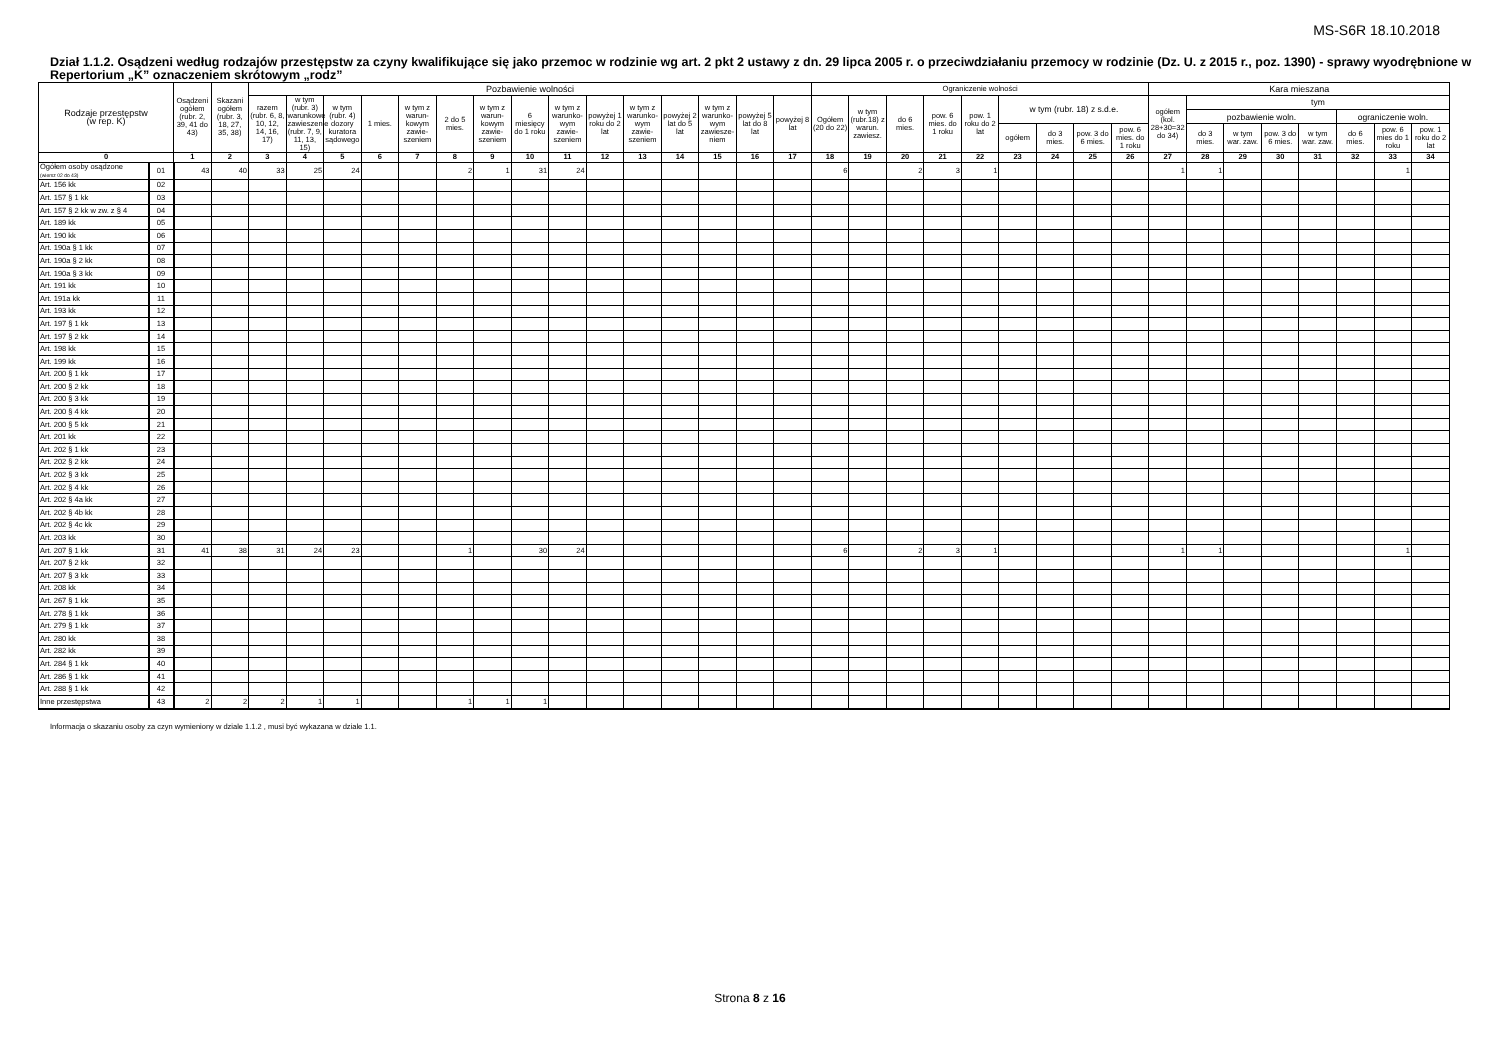MS-S6R 18.10.2018
Dział 1.1.2. Osądzeni według rodzajów przestępstw za czyny kwalifikujące się jako przemoc w rodzinie wg art. 2 pkt 2 ustawy z dn. 29 lipca 2005 r. o przeciwdziałaniu przemocy w rodzinie (Dz. U. z 2015 r., poz. 1390) - sprawy wyodrębnione w Repertorium „K” oznaczeniem skrótowym „rodz”
| Rodzaje przestępstw (w rep. K) | | Osądzeni ogółem (rubr. 2, 39, 41 do 43) | Skazani ogółem (rubr. 3, 18, 27, 35, 38) | Pozbawienie wolności | | | | | | | | | | | | | | | Ograniczenie wolności | | | | | | | | | Kara mieszana | | | | | | | |
| --- | --- | --- | --- | --- | --- | --- | --- | --- | --- | --- | --- | --- | --- | --- | --- | --- | --- | --- | --- | --- | --- | --- | --- | --- | --- | --- | --- | --- | --- | --- | --- | --- | --- | --- | --- |
| | | | | razem (rubr. 6, 8, 10, 12, 14, 16, 17) | w tym (rubr. 3) warunkowe zawieszenie (rubr. 7, 9, 11, 13, 15) | w tym (rubr. 4) dozory kuratora sądowego | 1 mies. | w tym z warun-kowym zawie-szeniem | 2 do 5 mies. | w tym z warun-kowym zawie-szeniem | 6 miesięcy do 1 roku | w tym z warunko-wym zawie-szeniem | powyżej 1 roku do 2 lat | w tym z warunko-wym zawie-szeniem | powyżej 2 lat do 5 lat | w tym z warunko-wym zawiesze-niem | powyżej 5 lat do 8 lat | powyżej 8 lat | Ogółem (20 do 22) | w tym (rubr.18) z warun. zawiesz. | do 6 mies. | pow. 6 mies. do 1 roku | pow. 1 roku do 2 lat | w tym (rubr. 18) z s.d.e. | | | | ogółem (kol. 28+30=32 do 34) | tym | | | | | | |
| | | | | | | | | | | | | | | | | | | | | | | | | | | | | | pozbawienie woln. | | | | ograniczenie woln. | | |
| | | | | | | | | | | | | | | | | | | | | | | | | ogółem | do 3 mies. | pow. 3 do 6 mies. | pow. 6 mies. do 1 roku | | do 3 mies. | w tym war. zaw. | pow. 3 do 6 mies. | w tym war. zaw. | do 6 mies. | pow. 6 mies do 1 roku | pow. 1 roku do 2 lat |
| 0 | | 1 | 2 | 3 | 4 | 5 | 6 | 7 | 8 | 9 | 10 | 11 | 12 | 13 | 14 | 15 | 16 | 17 | 18 | 19 | 20 | 21 | 22 | 23 | 24 | 25 | 26 | 27 | 28 | 29 | 30 | 31 | 32 | 33 | 34 |
| Ogółem osoby osądzone (wiersz 02 do 43) | 01 | 43 | 40 | 33 | 25 | 24 | | | 2 | 1 | 31 | 24 | | | | | | | 6 | | 2 | 3 | 1 | | | | | 1 | 1 | | | | | 1 | |
| Art. 156 kk | 02 | | | | | | | | | | | | | | | | | | | | | | | | | | | | | | | | | | |
| Art. 157 § 1 kk | 03 | | | | | | | | | | | | | | | | | | | | | | | | | | | | | | | | | | |
| Art. 157 § 2 kk w zw. z § 4 | 04 | | | | | | | | | | | | | | | | | | | | | | | | | | | | | | | | | | |
| Art. 189 kk | 05 | | | | | | | | | | | | | | | | | | | | | | | | | | | | | | | | | | |
| Art. 190 kk | 06 | | | | | | | | | | | | | | | | | | | | | | | | | | | | | | | | | | |
| Art. 190a § 1 kk | 07 | | | | | | | | | | | | | | | | | | | | | | | | | | | | | | | | | | |
| Art. 190a § 2 kk | 08 | | | | | | | | | | | | | | | | | | | | | | | | | | | | | | | | | | |
| Art. 190a § 3 kk | 09 | | | | | | | | | | | | | | | | | | | | | | | | | | | | | | | | | | |
| Art. 191 kk | 10 | | | | | | | | | | | | | | | | | | | | | | | | | | | | | | | | | | |
| Art. 191a kk | 11 | | | | | | | | | | | | | | | | | | | | | | | | | | | | | | | | | | |
| Art. 193 kk | 12 | | | | | | | | | | | | | | | | | | | | | | | | | | | | | | | | | | |
| Art. 197 § 1 kk | 13 | | | | | | | | | | | | | | | | | | | | | | | | | | | | | | | | | | |
| Art. 197 § 2 kk | 14 | | | | | | | | | | | | | | | | | | | | | | | | | | | | | | | | | | |
| Art. 198 kk | 15 | | | | | | | | | | | | | | | | | | | | | | | | | | | | | | | | | | |
| Art. 199 kk | 16 | | | | | | | | | | | | | | | | | | | | | | | | | | | | | | | | | | |
| Art. 200 § 1 kk | 17 | | | | | | | | | | | | | | | | | | | | | | | | | | | | | | | | | | |
| Art. 200 § 2 kk | 18 | | | | | | | | | | | | | | | | | | | | | | | | | | | | | | | | | | |
| Art. 200 § 3 kk | 19 | | | | | | | | | | | | | | | | | | | | | | | | | | | | | | | | | | |
| Art. 200 § 4 kk | 20 | | | | | | | | | | | | | | | | | | | | | | | | | | | | | | | | | | |
| Art. 200 § 5 kk | 21 | | | | | | | | | | | | | | | | | | | | | | | | | | | | | | | | | | |
| Art. 201 kk | 22 | | | | | | | | | | | | | | | | | | | | | | | | | | | | | | | | | | |
| Art. 202 § 1 kk | 23 | | | | | | | | | | | | | | | | | | | | | | | | | | | | | | | | | | |
| Art. 202 § 2 kk | 24 | | | | | | | | | | | | | | | | | | | | | | | | | | | | | | | | | | |
| Art. 202 § 3 kk | 25 | | | | | | | | | | | | | | | | | | | | | | | | | | | | | | | | | | |
| Art. 202 § 4 kk | 26 | | | | | | | | | | | | | | | | | | | | | | | | | | | | | | | | | | |
| Art. 202 § 4a kk | 27 | | | | | | | | | | | | | | | | | | | | | | | | | | | | | | | | | | |
| Art. 202 § 4b kk | 28 | | | | | | | | | | | | | | | | | | | | | | | | | | | | | | | | | | |
| Art. 202 § 4c kk | 29 | | | | | | | | | | | | | | | | | | | | | | | | | | | | | | | | | | |
| Art. 203 kk | 30 | | | | | | | | | | | | | | | | | | | | | | | | | | | | | | | | | | |
| Art. 207 § 1 kk | 31 | 41 | 38 | 31 | 24 | 23 | | | 1 | | 30 | 24 | | | | | | | 6 | | 2 | 3 | 1 | | | | | 1 | 1 | | | | | 1 | |
| Art. 207 § 2 kk | 32 | | | | | | | | | | | | | | | | | | | | | | | | | | | | | | | | | | |
| Art. 207 § 3 kk | 33 | | | | | | | | | | | | | | | | | | | | | | | | | | | | | | | | | | |
| Art. 208 kk | 34 | | | | | | | | | | | | | | | | | | | | | | | | | | | | | | | | | | |
| Art. 267 § 1 kk | 35 | | | | | | | | | | | | | | | | | | | | | | | | | | | | | | | | | | |
| Art. 278 § 1 kk | 36 | | | | | | | | | | | | | | | | | | | | | | | | | | | | | | | | | | |
| Art. 279 § 1 kk | 37 | | | | | | | | | | | | | | | | | | | | | | | | | | | | | | | | | | |
| Art. 280 kk | 38 | | | | | | | | | | | | | | | | | | | | | | | | | | | | | | | | | | |
| Art. 282 kk | 39 | | | | | | | | | | | | | | | | | | | | | | | | | | | | | | | | | | |
| Art. 284 § 1 kk | 40 | | | | | | | | | | | | | | | | | | | | | | | | | | | | | | | | | | |
| Art. 286 § 1 kk | 41 | | | | | | | | | | | | | | | | | | | | | | | | | | | | | | | | | | |
| Art. 288 § 1 kk | 42 | | | | | | | | | | | | | | | | | | | | | | | | | | | | | | | | | | |
| Inne przestępstwa | 43 | 2 | 2 | 2 | 1 | 1 | | | 1 | 1 | 1 | | | | | | | | | | | | | | | | | | | | | | | | |
Informacja o skazaniu osoby za czyn wymieniony w dziale 1.1.2 , musi być wykazana w dziale 1.1.
Strona 8 z 16